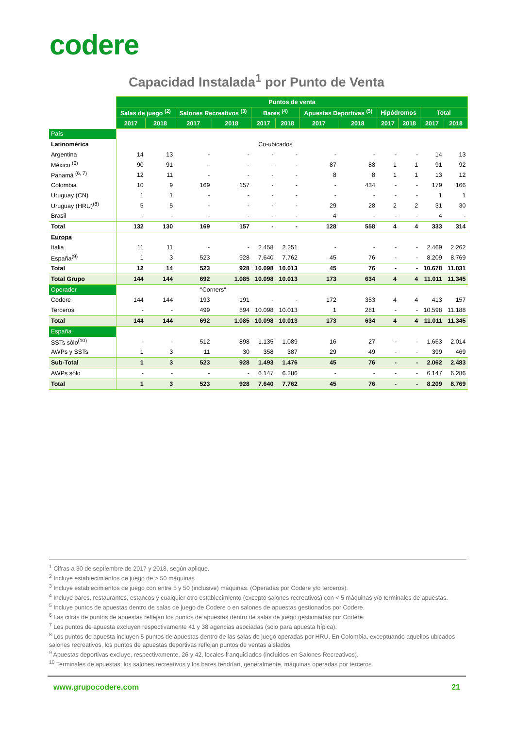codere
Capacidad Instalada<sup>1</sup> por Punto de Venta
| | Puntos de venta | | | | | | | | | | | |
| | Salas de juego <sup>(2)</sup> | | Salones Recreativos <sup>(3)</sup> | | Bares <sup>(4)</sup> | | Apuestas Deportivas <sup>(5)</sup> | | Hipódromos | | Total | |
| | 2017 | 2018 | 2017 | 2018 | 2017 | 2018 | 2017 | 2018 | 2017 | 2018 | 2017 | 2018 |
| País | | | | | | | | | | | | |
| Latinomérica | | | | | Co-ubicados | | | | | | | |
| Argentina | 14 | 13 | - | - | - | - | - | - | - | - | 14 | 13 |
| México <sup>(6)</sup> | 90 | 91 | - | - | - | - | 87 | 88 | 1 | 1 | 91 | 92 |
| Panamá <sup>(6, 7)</sup> | 12 | 11 | - | - | - | - | 8 | 8 | 1 | 1 | 13 | 12 |
| Colombia | 10 | 9 | 169 | 157 | - | - | - | 434 | - | - | 179 | 166 |
| Uruguay (CN) | 1 | 1 | - | - | - | - | - | - | - | - | 1 | 1 |
| Uruguay (HRU)<sup>(8)</sup> | 5 | 5 | - | - | - | - | 29 | 28 | 2 | 2 | 31 | 30 |
| Brasil | - | - | - | - | - | - | 4 | - | - | - | 4 | - |
| Total | 132 | 130 | 169 | 157 | - | - | 128 | 558 | 4 | 4 | 333 | 314 |
| Europa | | | | | | | | | | | | |
| Italia | 11 | 11 | - | - | 2.458 | 2.251 | - | - | - | - | 2.469 | 2.262 |
| España<sup>(9)</sup> | 1 | 3 | 523 | 928 | 7.640 | 7.762 | 45 | 76 | - | - | 8.209 | 8.769 |
| Total | 12 | 14 | 523 | 928 | 10.098 | 10.013 | 45 | 76 | - | - | 10.678 | 11.031 |
| Total Grupo | 144 | 144 | 692 | 1.085 | 10.098 | 10.013 | 173 | 634 | 4 | 4 | 11.011 | 11.345 |
| Operador | | | "Corners" | | | | | | | | | |
| Codere | 144 | 144 | 193 | 191 | - | - | 172 | 353 | 4 | 4 | 413 | 157 |
| Terceros | - | - | 499 | 894 | 10.098 | 10.013 | 1 | 281 | - | - | 10.598 | 11.188 |
| Total | 144 | 144 | 692 | 1.085 | 10.098 | 10.013 | 173 | 634 | 4 | 4 | 11.011 | 11.345 |
| España | | | | | | | | | | | | |
| SSTs sólo<sup>(10)</sup> | - | - | 512 | 898 | 1.135 | 1.089 | 16 | 27 | - | - | 1.663 | 2.014 |
| AWPs y SSTs | 1 | 3 | 11 | 30 | 358 | 387 | 29 | 49 | - | - | 399 | 469 |
| Sub-Total | 1 | 3 | 523 | 928 | 1.493 | 1.476 | 45 | 76 | - | - | 2.062 | 2.483 |
| AWPs sólo | - | - | - | - | 6.147 | 6.286 | - | - | - | - | 6.147 | 6.286 |
| Total | 1 | 3 | 523 | 928 | 7.640 | 7.762 | 45 | 76 | - | - | 8.209 | 8.769 |
<sup>1</sup> Cifras a 30 de septiembre de 2017 y 2018, según aplique.
<sup>2</sup> Incluye establecimientos de juego de > 50 máquinas
<sup>3</sup> Incluye establecimientos de juego con entre 5 y 50 (inclusive) máquinas. (Operadas por Codere y/o terceros).
<sup>4</sup> Incluye bares, restaurantes, estancos y cualquier otro establecimiento (excepto salones recreativos) con < 5 máquinas y/o terminales de apuestas.
<sup>5</sup> Incluye puntos de apuestas dentro de salas de juego de Codere o en salones de apuestas gestionados por Codere.
<sup>6</sup> Las cifras de puntos de apuestas reflejan los puntos de apuestas dentro de salas de juego gestionadas por Codere.
<sup>7</sup> Los puntos de apuesta excluyen respectivamente 41 y 38 agencias asociadas (solo para apuesta hípica).
<sup>8</sup> Los puntos de apuesta incluyen 5 puntos de apuestas dentro de las salas de juego operadas por HRU. En Colombia, exceptuando aquellos ubicados salones recreativos, los puntos de apuestas deportivas reflejan puntos de ventas aislados.
<sup>9</sup> Apuestas deportivas excluye, respectivamente, 26 y 42, locales franquiciados (incluidos en Salones Recreativos).
<sup>10</sup> Terminales de apuestas; los salones recreativos y los bares tendrían, generalmente, máquinas operadas por terceros.
www.grupocodere.com 21